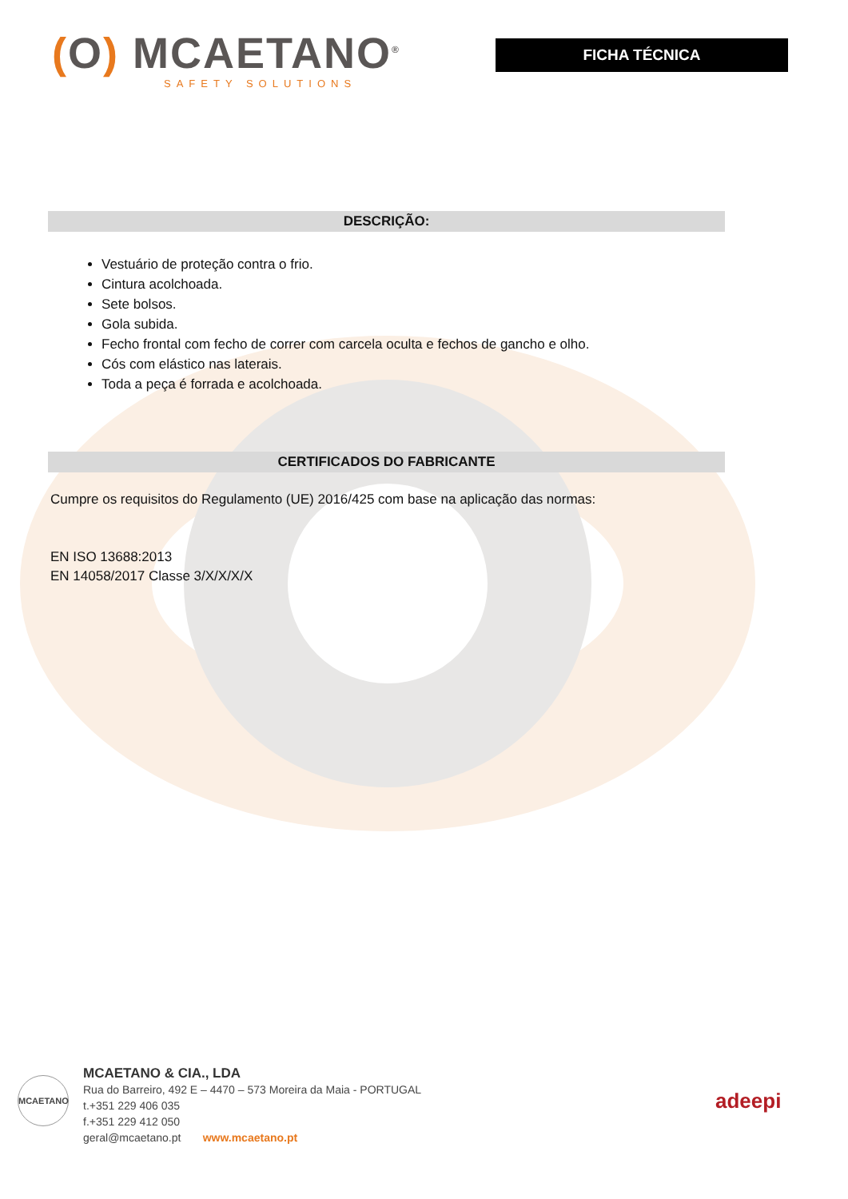(O) MCAETANO<sup>®</sup>
SAFETY SOLUTIONS
FICHA TÉCNICA
DESCRIÇÃO:
Vestuário de proteção contra o frio.
Cintura acolchoada.
Sete bolsos.
Gola subida.
Fecho frontal com fecho de correr com carcela oculta e fechos de gancho e olho.
Cós com elástico nas laterais.
Toda a peça é forrada e acolchoada.
CERTIFICADOS DO FABRICANTE
Cumpre os requisitos do Regulamento (UE) 2016/425 com base na aplicação das normas:
EN ISO 13688:2013
EN 14058/2017 Classe 3/X/X/X/X
MCAETANO
MCAETANO & CIA., LDA
Rua do Barreiro, 492 E – 4470 – 573 Moreira da Maia - PORTUGAL
t.+351 229 406 035
f.+351 229 412 050
geral@mcaetano.pt www.mcaetano.pt
adeepi